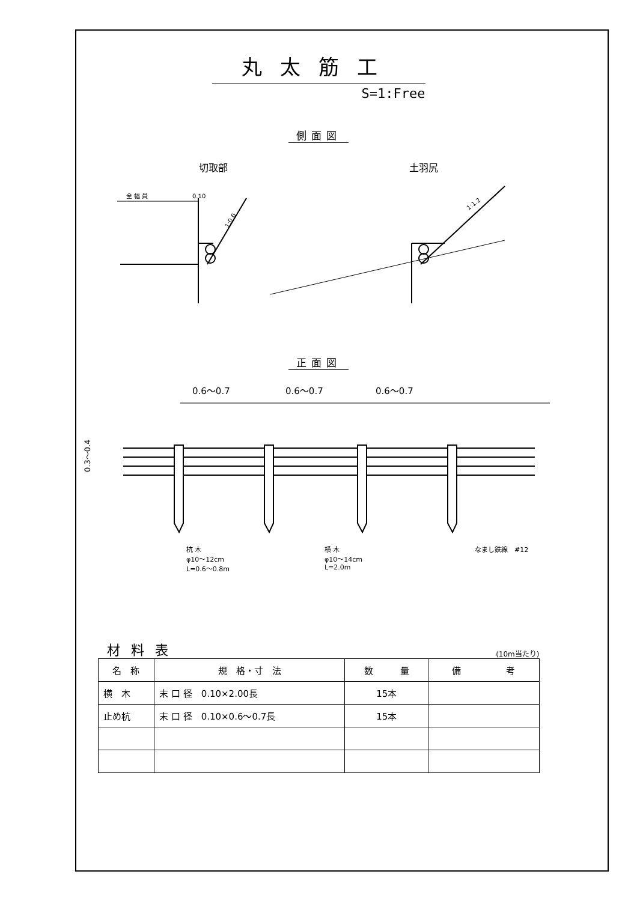丸太筋工
S=1:Free
側面図
切取部 土羽尻
全 幅 員
0.10
1:0.6
1:1.2
正面図
0.6〜0.7
0.6〜0.7
0.6〜0.7
0.3〜0.4
杭 木
φ10〜12cm
L=0.6〜0.8m
横 木
φ10〜14cm
L=2.0m
なまし鉄線　#12
材料表 (10m当たり)
| 名 称 | 規 格・寸 法 | 数 量 | 備 考 |
| --- | --- | --- | --- |
| 横 木 | 末 口 径 0.10×2.00長 | 15本 | |
| 止め杭 | 末 口 径 0.10×0.6〜0.7長 | 15本 | |